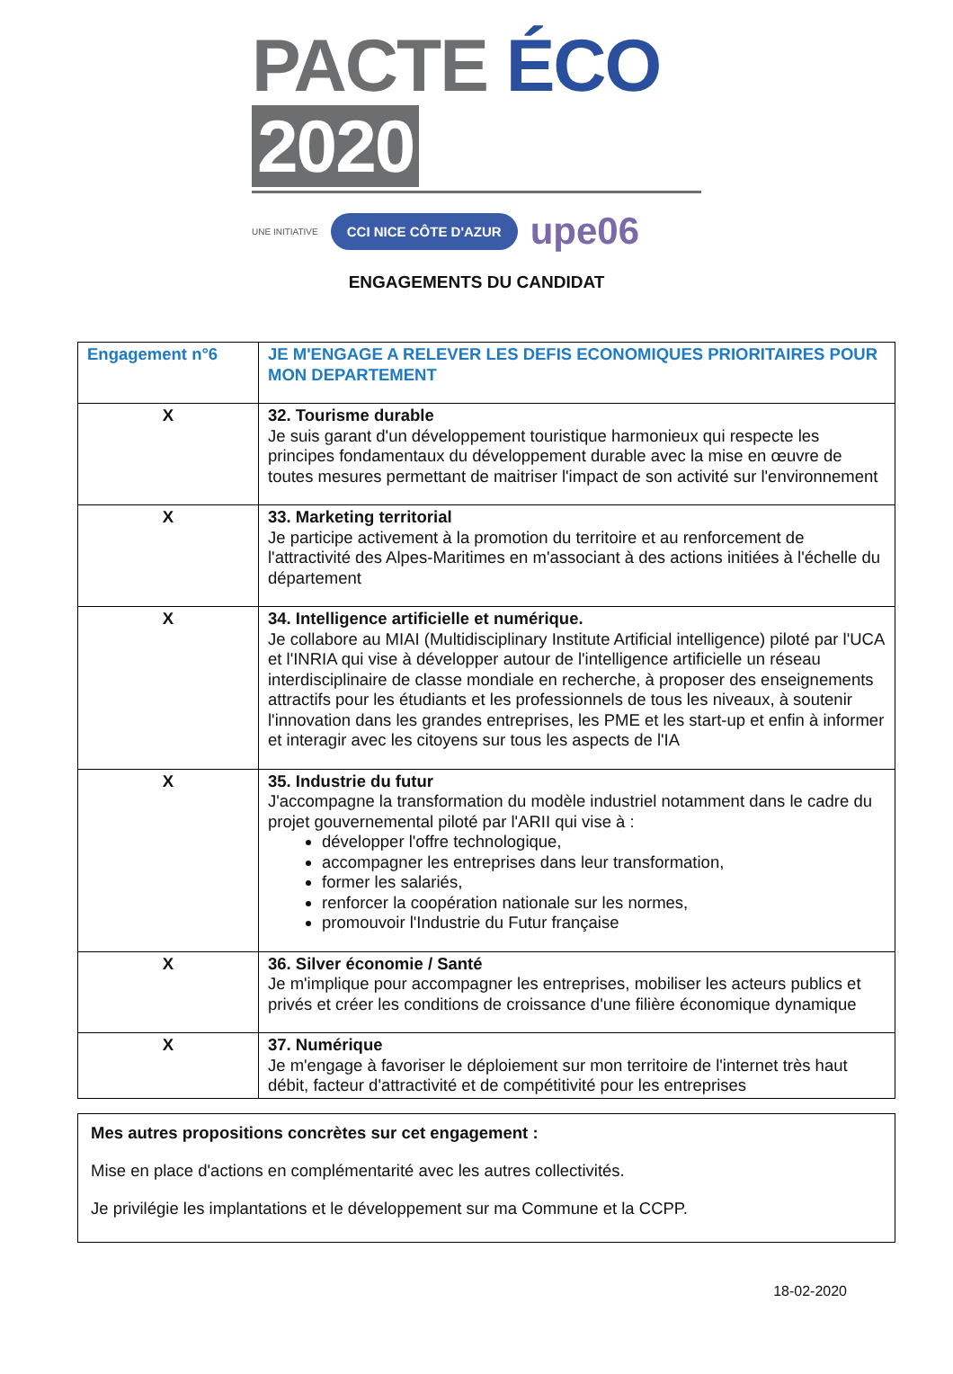PACTE ÉCO 2020
UNE INITIATIVE CCI NICE CÔTE D'AZUR upe06
ENGAGEMENTS DU CANDIDAT
| Engagement n°6 | JE M'ENGAGE A RELEVER LES DEFIS ECONOMIQUES PRIORITAIRES POUR MON DEPARTEMENT |
| X | 32. Tourisme durable Je suis garant d'un développement touristique harmonieux qui respecte les principes fondamentaux du développement durable avec la mise en œuvre de toutes mesures permettant de maitriser l'impact de son activité sur l'environnement |
| X | 33. Marketing territorial Je participe activement à la promotion du territoire et au renforcement de l'attractivité des Alpes-Maritimes en m'associant à des actions initiées à l'échelle du département |
| X | 34. Intelligence artificielle et numérique. Je collabore au MIAI (Multidisciplinary Institute Artificial intelligence) piloté par l'UCA et l'INRIA qui vise à développer autour de l'intelligence artificielle un réseau interdisciplinaire de classe mondiale en recherche, à proposer des enseignements attractifs pour les étudiants et les professionnels de tous les niveaux, à soutenir l'innovation dans les grandes entreprises, les PME et les start-up et enfin à informer et interagir avec les citoyens sur tous les aspects de l'IA |
| X | 35. Industrie du futur J'accompagne la transformation du modèle industriel notamment dans le cadre du projet gouvernemental piloté par l'ARII qui vise à : développer l'offre technologique, accompagner les entreprises dans leur transformation, former les salariés, renforcer la coopération nationale sur les normes, promouvoir l'Industrie du Futur française |
| X | 36. Silver économie / Santé Je m'implique pour accompagner les entreprises, mobiliser les acteurs publics et privés et créer les conditions de croissance d'une filière économique dynamique |
| X | 37. Numérique Je m'engage à favoriser le déploiement sur mon territoire de l'internet très haut débit, facteur d'attractivité et de compétitivité pour les entreprises |
Mes autres propositions concrètes sur cet engagement :
Mise en place d'actions en complémentarité avec les autres collectivités.
Je privilégie les implantations et le développement sur ma Commune et la CCPP.
18-02-2020